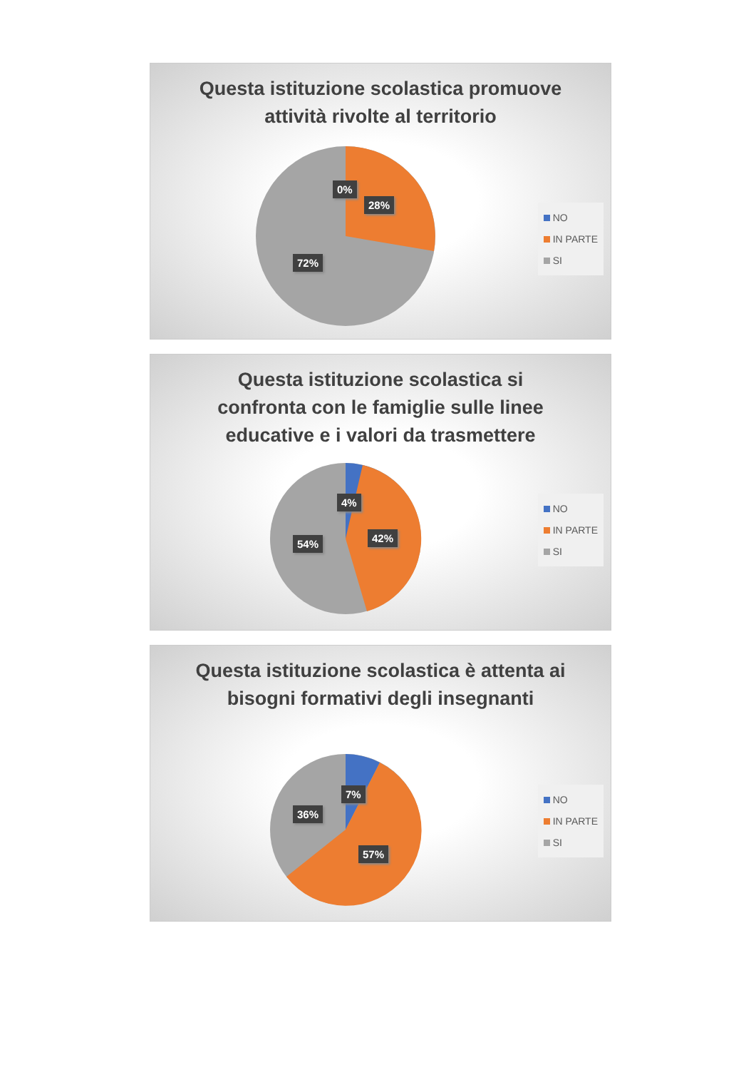Questa istituzione scolastica promuove attività rivolte al territorio
0%
28%
72%
NO
IN PARTE
SI
Questa istituzione scolastica si confronta con le famiglie sulle linee educative e i valori da trasmettere
4%
42%
54%
NO
IN PARTE
SI
Questa istituzione scolastica è attenta ai bisogni formativi degli insegnanti
7%
36%
57%
NO
IN PARTE
SI